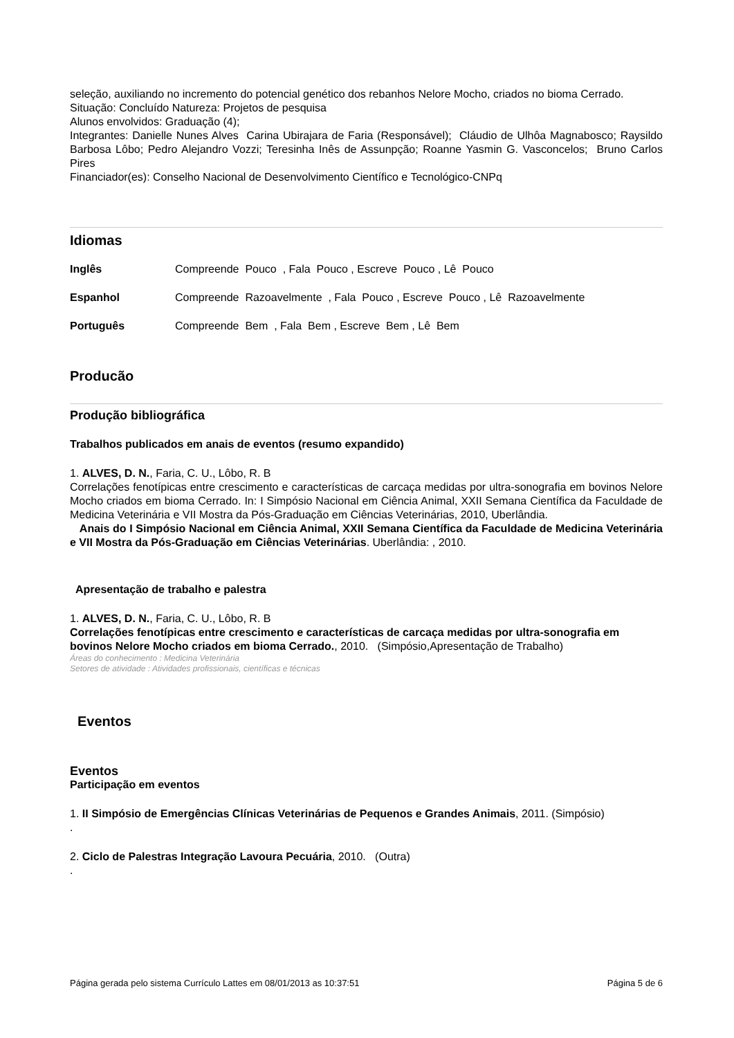seleção, auxiliando no incremento do potencial genético dos rebanhos Nelore Mocho, criados no bioma Cerrado.
Situação: Concluído Natureza: Projetos de pesquisa
Alunos envolvidos: Graduação (4);
Integrantes: Danielle Nunes Alves Carina Ubirajara de Faria (Responsável); Cláudio de Ulhôa Magnabosco; Raysildo Barbosa Lôbo; Pedro Alejandro Vozzi; Teresinha Inês de Assunpção; Roanne Yasmin G. Vasconcelos; Bruno Carlos Pires
Financiador(es): Conselho Nacional de Desenvolvimento Científico e Tecnológico-CNPq
Idiomas
Inglês Compreende Pouco , Fala Pouco , Escreve Pouco , Lê Pouco
Espanhol Compreende Razoavelmente , Fala Pouco , Escreve Pouco , Lê Razoavelmente
Português Compreende Bem , Fala Bem , Escreve Bem , Lê Bem
Producão
Produção bibliográfica
Trabalhos publicados em anais de eventos (resumo expandido)
1. ALVES, D. N., Faria, C. U., Lôbo, R. B
Correlações fenotípicas entre crescimento e características de carcaça medidas por ultra-sonografia em bovinos Nelore Mocho criados em bioma Cerrado. In: I Simpósio Nacional em Ciência Animal, XXII Semana Científica da Faculdade de Medicina Veterinária e VII Mostra da Pós-Graduação em Ciências Veterinárias, 2010, Uberlândia.
Anais do I Simpósio Nacional em Ciência Animal, XXII Semana Científica da Faculdade de Medicina Veterinária e VII Mostra da Pós-Graduação em Ciências Veterinárias. Uberlândia: , 2010.
Apresentação de trabalho e palestra
1. ALVES, D. N., Faria, C. U., Lôbo, R. B
Correlações fenotípicas entre crescimento e características de carcaça medidas por ultra-sonografia em bovinos Nelore Mocho criados em bioma Cerrado., 2010. (Simpósio,Apresentação de Trabalho)
Áreas do conhecimento : Medicina Veterinária
Setores de atividade : Atividades profissionais, científicas e técnicas
Eventos
Eventos
Participação em eventos
1. II Simpósio de Emergências Clínicas Veterinárias de Pequenos e Grandes Animais, 2011. (Simpósio)
.
2. Ciclo de Palestras Integração Lavoura Pecuária, 2010. (Outra)
.
Página gerada pelo sistema Currículo Lattes em 08/01/2013 as 10:37:51 Página 5 de 6